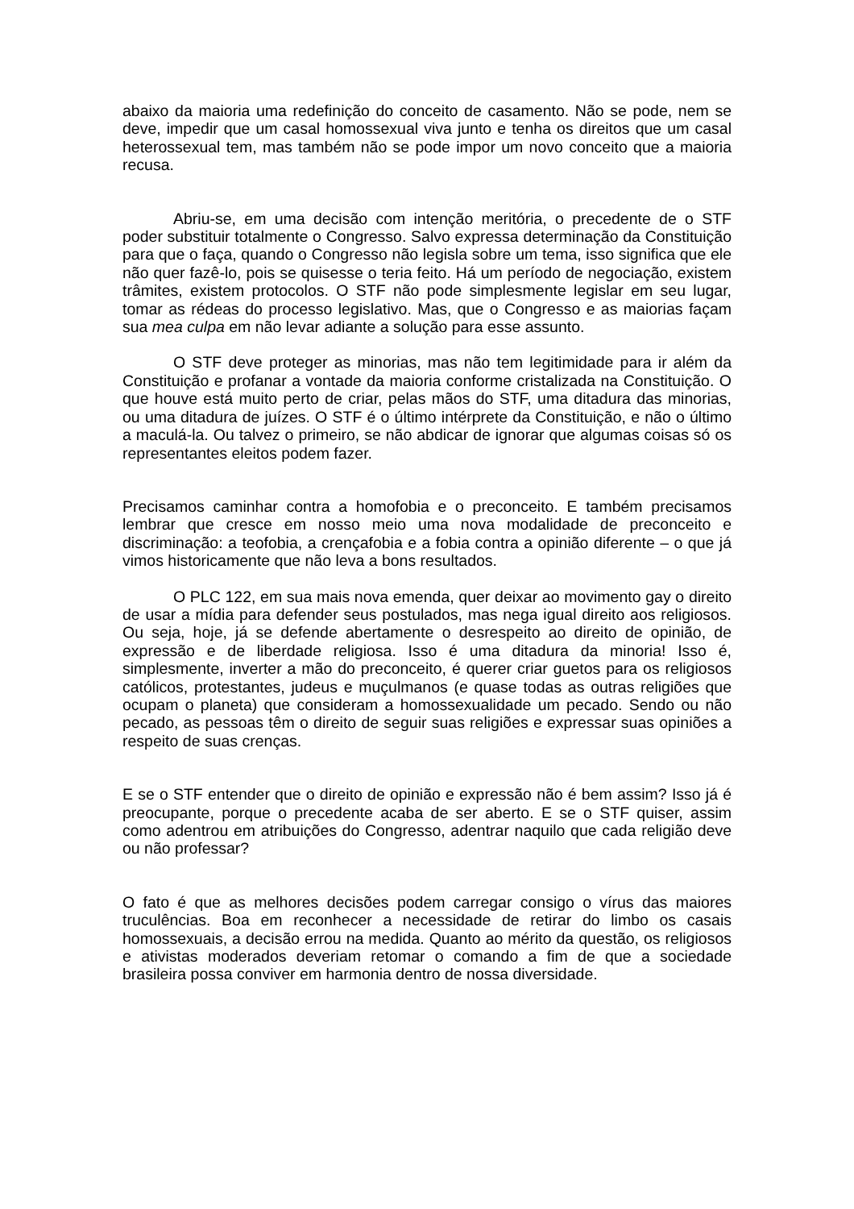abaixo da maioria uma redefinição do conceito de casamento. Não se pode, nem se deve, impedir que um casal homossexual viva junto e tenha os direitos que um casal heterossexual tem, mas também não se pode impor um novo conceito que a maioria recusa.
Abriu-se, em uma decisão com intenção meritória, o precedente de o STF poder substituir totalmente o Congresso. Salvo expressa determinação da Constituição para que o faça, quando o Congresso não legisla sobre um tema, isso significa que ele não quer fazê-lo, pois se quisesse o teria feito. Há um período de negociação, existem trâmites, existem protocolos. O STF não pode simplesmente legislar em seu lugar, tomar as rédeas do processo legislativo. Mas, que o Congresso e as maiorias façam sua mea culpa em não levar adiante a solução para esse assunto.
O STF deve proteger as minorias, mas não tem legitimidade para ir além da Constituição e profanar a vontade da maioria conforme cristalizada na Constituição. O que houve está muito perto de criar, pelas mãos do STF, uma ditadura das minorias, ou uma ditadura de juízes. O STF é o último intérprete da Constituição, e não o último a maculá-la. Ou talvez o primeiro, se não abdicar de ignorar que algumas coisas só os representantes eleitos podem fazer.
Precisamos caminhar contra a homofobia e o preconceito. E também precisamos lembrar que cresce em nosso meio uma nova modalidade de preconceito e discriminação: a teofobia, a crençafobia e a fobia contra a opinião diferente – o que já vimos historicamente que não leva a bons resultados.
O PLC 122, em sua mais nova emenda, quer deixar ao movimento gay o direito de usar a mídia para defender seus postulados, mas nega igual direito aos religiosos. Ou seja, hoje, já se defende abertamente o desrespeito ao direito de opinião, de expressão e de liberdade religiosa. Isso é uma ditadura da minoria! Isso é, simplesmente, inverter a mão do preconceito, é querer criar guetos para os religiosos católicos, protestantes, judeus e muçulmanos (e quase todas as outras religiões que ocupam o planeta) que consideram a homossexualidade um pecado. Sendo ou não pecado, as pessoas têm o direito de seguir suas religiões e expressar suas opiniões a respeito de suas crenças.
E se o STF entender que o direito de opinião e expressão não é bem assim? Isso já é preocupante, porque o precedente acaba de ser aberto. E se o STF quiser, assim como adentrou em atribuições do Congresso, adentrar naquilo que cada religião deve ou não professar?
O fato é que as melhores decisões podem carregar consigo o vírus das maiores truculências. Boa em reconhecer a necessidade de retirar do limbo os casais homossexuais, a decisão errou na medida. Quanto ao mérito da questão, os religiosos e ativistas moderados deveriam retomar o comando a fim de que a sociedade brasileira possa conviver em harmonia dentro de nossa diversidade.